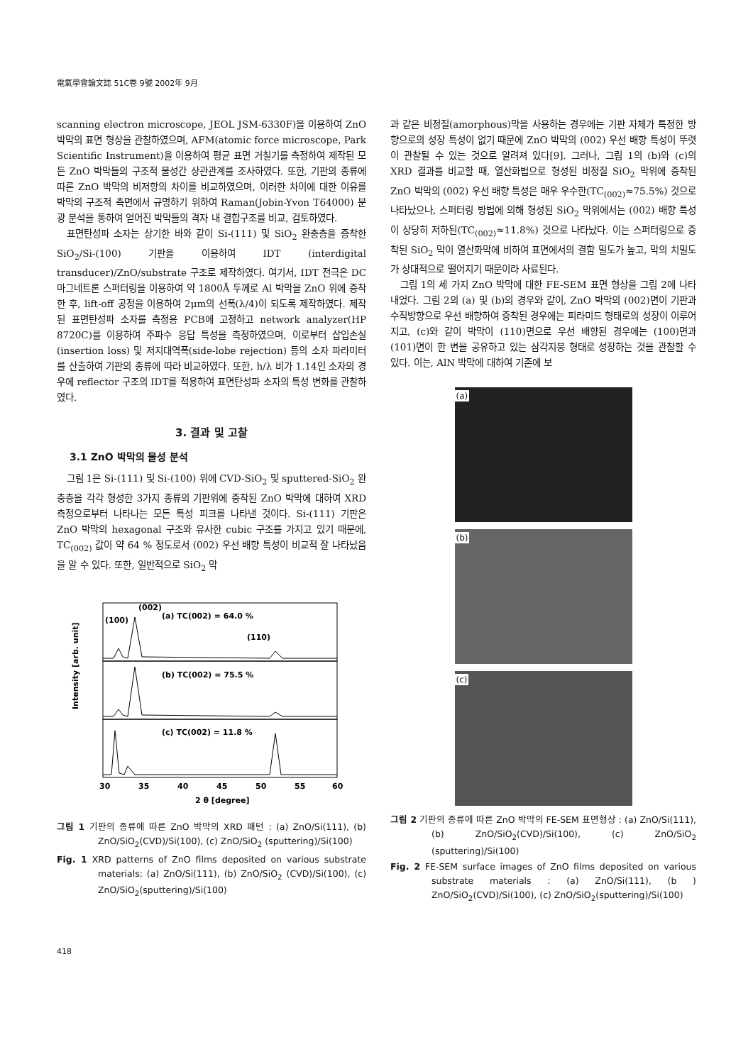電氣學會論文誌 51C卷 9號 2002年 9月
scanning electron microscope, JEOL JSM-6330F)을 이용하여 ZnO 박막의 표면 형상을 관찰하였으며, AFM(atomic force microscope, Park Scientific Instrument)을 이용하여 평균 표면 거칠기를 측정하여 제작된 모든 ZnO 박막들의 구조적 물성간 상관관계를 조사하였다. 또한, 기판의 종류에 따른 ZnO 박막의 비저항의 차이를 비교하였으며, 이러한 차이에 대한 이유를 박막의 구조적 측면에서 규명하기 위하여 Raman(Jobin-Yvon T64000) 분광 분석을 통하여 얻어진 박막들의 격자 내 결합구조를 비교, 검토하였다.
표면탄성파 소자는 상기한 바와 같이 Si-(111) 및 SiO<sub>2</sub> 완충층을 증착한 SiO<sub>2</sub>/Si-(100) 기판을 이용하여 IDT (interdigital transducer)/ZnO/substrate 구조로 제작하였다. 여기서, IDT 전극은 DC 마그네트론 스퍼터링을 이용하여 약 1800Å 두께로 Al 박막을 ZnO 위에 증착한 후, lift-off 공정을 이용하여 2μm의 선폭(λ/4)이 되도록 제작하였다. 제작된 표면탄성파 소자를 측정용 PCB에 고정하고 network analyzer(HP 8720C)를 이용하여 주파수 응답 특성을 측정하였으며, 이로부터 삽입손실(insertion loss) 및 저지대역폭(side-lobe rejection) 등의 소자 파라미터를 산출하여 기판의 종류에 따라 비교하였다. 또한, h/λ 비가 1.14인 소자의 경우에 reflector 구조의 IDT를 적용하여 표면탄성파 소자의 특성 변화를 관찰하였다.
3. 결과 및 고찰
3.1 ZnO 박막의 물성 분석
그림 1은 Si-(111) 및 Si-(100) 위에 CVD-SiO<sub>2</sub> 및 sputtered-SiO<sub>2</sub> 완충층을 각각 형성한 3가지 종류의 기판위에 증착된 ZnO 박막에 대하여 XRD 측정으로부터 나타나는 모든 특성 피크를 나타낸 것이다. Si-(111) 기판은 ZnO 박막의 hexagonal 구조와 유사한 cubic 구조를 가지고 있기 때문에, TC<sub>(002)</sub> 값이 약 64 % 정도로서 (002) 우선 배향 특성이 비교적 잘 나타났음을 알 수 있다. 또한, 일반적으로 SiO<sub>2</sub> 막
Intensity [arb. unit]
(100)
(002)
(a) TC(002) = 64.0 %
(110)
(b) TC(002) = 75.5 %
(c) TC(002) = 11.8 %
30
35
40
45
50
55
60
2 θ [degree]
그림 1 기판의 종류에 따른 ZnO 박막의 XRD 패턴 : (a) ZnO/Si(111), (b) ZnO/SiO<sub>2</sub>(CVD)/Si(100), (c) ZnO/SiO<sub>2</sub> (sputtering)/Si(100)
Fig. 1 XRD patterns of ZnO films deposited on various substrate materials: (a) ZnO/Si(111), (b) ZnO/SiO<sub>2</sub> (CVD)/Si(100), (c) ZnO/SiO<sub>2</sub>(sputtering)/Si(100)
과 같은 비정질(amorphous)막을 사용하는 경우에는 기판 자체가 특정한 방향으로의 성장 특성이 없기 때문에 ZnO 박막의 (002) 우선 배향 특성이 뚜렷이 관찰될 수 있는 것으로 알려져 있다[9]. 그러나, 그림 1의 (b)와 (c)의 XRD 결과를 비교할 때, 열산화법으로 형성된 비정질 SiO<sub>2</sub> 막위에 증착된 ZnO 박막의 (002) 우선 배향 특성은 매우 우수한(TC<sub>(002)</sub>≈75.5%) 것으로 나타났으나, 스퍼터링 방법에 의해 형성된 SiO<sub>2</sub> 막위에서는 (002) 배향 특성이 상당히 저하된(TC<sub>(002)</sub>≈11.8%) 것으로 나타났다. 이는 스퍼터링으로 증착된 SiO<sub>2</sub> 막이 열산화막에 비하여 표면에서의 결함 밀도가 높고, 막의 치밀도가 상대적으로 떨어지기 때문이라 사료된다.
그림 1의 세 가지 ZnO 박막에 대한 FE-SEM 표면 형상을 그림 2에 나타내었다. 그림 2의 (a) 및 (b)의 경우와 같이, ZnO 박막의 (002)면이 기판과 수직방향으로 우선 배향하여 증착된 경우에는 피라미드 형태로의 성장이 이루어지고, (c)와 같이 박막이 (110)면으로 우선 배향된 경우에는 (100)면과 (101)면이 한 변을 공유하고 있는 삼각지붕 형태로 성장하는 것을 관찰할 수 있다. 이는, AlN 박막에 대하여 기존에 보
(a)
(b)
(c)
그림 2 기판의 종류에 따른 ZnO 박막의 FE-SEM 표면형상 : (a) ZnO/Si(111), (b) ZnO/SiO<sub>2</sub>(CVD)/Si(100), (c) ZnO/SiO<sub>2</sub> (sputtering)/Si(100)
Fig. 2 FE-SEM surface images of ZnO films deposited on various substrate materials : (a) ZnO/Si(111), (b ) ZnO/SiO<sub>2</sub>(CVD)/Si(100), (c) ZnO/SiO<sub>2</sub>(sputtering)/Si(100)
418